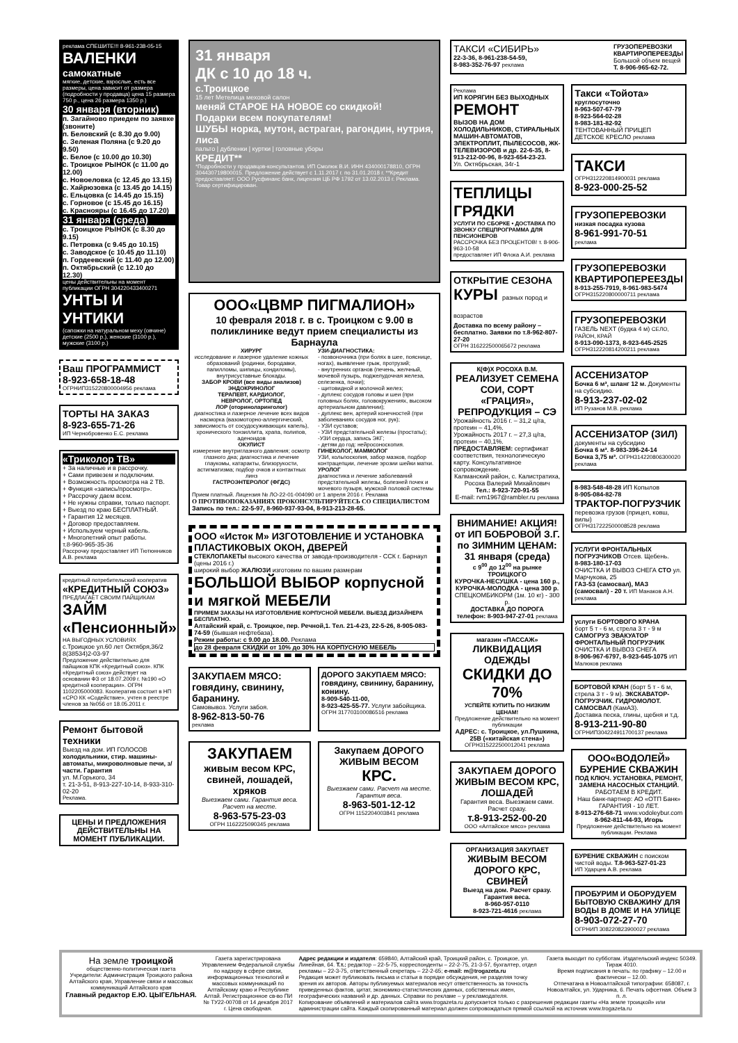реклама СПЕШИТЕ!!! 8-961-238-05-15
ВАЛЕНКИ
самокатные
мягкие, детские, взрослые, есть все размеры, цена зависит от размера (подробности у продавца) цена 15 размера 750 р., цена 26 размера 1350 р.)
30 января (вторник)
п. Загайново приедем по заявке (звоните)
п. Беловский (с 8.30 до 9.00)
с. Зеленая Поляна (с 9.20 до 9.50)
с. Белое (с 10.00 до 10.30)
с. Троицкое РЫНОК (с 11.00 до 12.00)
с. Новоеловка (с 12.45 до 13.15)
с. Хайрюзовка (с 13.45 до 14.15)
с. Ельцовка (с 14.45 до 15.15)
с. Горновое (с 15.45 до 16.15)
с. Краснояры (с 16.45 до 17.20)
31 января (среда)
с. Троицкое РЫНОК (с 8.30 до 9.15)
с. Петровка (с 9.45 до 10.15)
с. Заводское (с 10.45 до 11.10)
п. Гордеевский (с 11.40 до 12.00)
п. Октябрьский (с 12.10 до 12.30)
цены действительны на момент публикации ОГРН 304220433400271
УНТЫ И УНТИКИ
(сапожки на натуральном меху (овчине) детские (2500 р.), женские (3100 р.), мужские (3100 р.)
Ваш ПРОГРАММИСТ
8-923-658-18-48
ОГРНИП315220800004956 реклама
ТОРТЫ НА ЗАКАЗ
8-923-655-71-26
ИП Чернобровенко Е.С. реклама
«Триколор ТВ»
+ За наличные и в рассрочку.
+ Сами привезем и подключим.
+ Возможность просмотра на 2 ТВ.
+ Функция «запись/просмотр».
+ Рассрочку даем всем.
+ Не нужны справки, только паспорт.
+ Выезд по краю БЕСПЛАТНЫЙ.
+ Гарантия 12 месяцев.
+ Договор предоставляем.
+ Используем черный кабель.
+ Многолетний опыт работы.
т.8-960-965-35-36
Рассрочку предоставляет ИП Тютюнников А.В. реклама
кредитный потребительский кооператив
«КРЕДИТНЫЙ СОЮЗ»
ПРЕДЛАГАЕТ СВОИМ ПАЙЩИКАМ
ЗАЙМ «Пенсионный»
НА ВЫГОДНЫХ УСЛОВИЯХ
с.Троицкое ул.60 лет Октября,36/2 8(38534)2-03-97
Предложение действительно для пайщиков КПК «Кредитный союз». КПК «Кредитный союз» действует на основании ФЗ от 18.07.2009 г. №190 «О кредитной кооперации». ОГРН 1102205000083. Кооператив состоит в НП «СРО КК «Содействие», учтен в реестре членов за №056 от 18.05.2011 г.
Ремонт бытовой техники
Выезд на дом. ИП ГОЛОСОВ
холодильники, стир. машины-автоматы, микроволновые печи, з/части. Гарантия
ул. М.Горького, 34
т. 21-3-51, 8-913-227-10-14, 8-933-310-02-20
Реклама.
ЦЕНЫ И ПРЕДЛОЖЕНИЯ ДЕЙСТВИТЕЛЬНЫ НА МОМЕНТ ПУБЛИКАЦИИ.
31 января
ДК с 10 до 18 ч.
с.Троицкое
15 лет Метелица меховой салон
меняй СТАРОЕ НА НОВОЕ со скидкой!
Подарки всем покупателям!
ШУБЫ норка, мутон, астраган, рагондин, нутрия, лиса
пальто | дубленки | куртки | головные уборы
КРЕДИТ**
*Подробности у продавцов-консультантов. ИП Смолюк В.И. ИНН 434000178810, ОГРН 304430719800015. Предложение действует с 1.11.2017 г. по 31.01.2018 г. **Кредит предоставляет: ООО Русфинанс банк, лицензия ЦБ РФ 1792 от 13.02.2013 г. Реклама. Товар сертифицирован.
ООО«ЦВМР ПИГМАЛИОН»
10 февраля 2018 г. в с. Троицком с 9.00 в поликлинике ведут прием специалисты из Барнаула
ХИРУРГ
исследование и лазерное удаление кожных образований (родинки, бородавки, папилломы, шипицы, кондиломы), внутрисуставные блокады.
ЗАБОР КРОВИ (все виды анализов)
ЭНДОКРИНОЛОГ
ТЕРАПЕВТ, КАРДИОЛОГ,
НЕВРОЛОГ, ОРТОПЕД
ЛОР (оториноларинголог)
диагностика и лазерное лечение всех видов насморка (вазомоторно-аллергический, зависимость от сосудосуживающих капель), хронического тонзиллита, храпа, полипов, аденоидов
ОКУЛИСТ
измерение внутриглазного давления; осмотр глазного дна; диагностика и лечение глаукомы, катаракты, близорукости, астигматизма; подбор очков и контактных линз
ГАСТРОЭНТЕРОЛОГ (ФГДС)
УЗИ-ДИАГНОСТИКА:
- позвоночника (при болях в шее, пояснице, ногах), выявление грыж, протрузий;
- внутренних органов (печень, желчный, мочевой пузырь, поджелудочная железа, селезенка, почки);
- щитовидной и молочной желез;
- дуплекс сосудов головы и шеи (при головных болях, головокружениях, высоком артериальном давлении);
- дуплекс вен, артерий конечностей (при заболеваниях сосудов ног, рук);
- УЗИ суставов;
- УЗИ предстательной железы (простаты);
-УЗИ сердца, запись ЭКГ;
- детям до год: нейросонoскопия.
ГИНЕКОЛОГ, МАММОЛОГ
УЗИ, кольпоскопия, забор мазков, подбор контрацепции, лечение эрозии шейки матки.
УРОЛОГ
диагностика и лечение заболеваний предстательной железы, болезней почек и мочевого пузыря, мужской половой системы
Прием платный. Лицензия № ЛО-22-01-004090 от 1 апреля 2016 г. Реклама
О ПРОТИВОПОКАЗАНИЯХ ПРОКОНСУЛЬТИРУЙТЕСЬ СО СПЕЦИАЛИСТОМ
Запись по тел.: 22-5-97, 8-960-937-93-04, 8-913-213-28-65.
ООО «Исток М» ИЗГОТОВЛЕНИЕ И УСТАНОВКА ПЛАСТИКОВЫХ ОКОН, ДВЕРЕЙ
СТЕКЛОПАКЕТЫ высокого качества от завода-производителя - ССК г. Барнаул (цены 2016 г.)
широкий выбор ЖАЛЮЗИ изготовим по вашим размерам
БОЛЬШОЙ ВЫБОР корпусной и мягкой МЕБЕЛИ
ПРИМЕМ ЗАКАЗЫ НА ИЗГОТОВЛЕНИЕ КОРПУСНОЙ МЕБЕЛИ. ВЫЕЗД ДИЗАЙНЕРА БЕСПЛАТНО.
Алтайский край, с. Троицкое, пер. Речной,1. Тел. 21-4-23, 22-5-26, 8-905-083-74-59 (бывшая нефтебаза).
Режим работы: с 9.00 до 18.00. Реклама
до 28 февраля СКИДКИ от 10% до 30% НА КОРПУСНУЮ МЕБЕЛЬ
ЗАКУПАЕМ МЯСО: говядину, свинину, баранину.
Самовывоз. Услуги забоя.
8-962-813-50-76
реклама
ДОРОГО ЗАКУПАЕМ МЯСО: говядину, свинину, баранину, конину.
8-909-540-11-00,
8-923-425-55-77. Услуги забойщика.
ОГРН 317703100086516 реклама
ЗАКУПАЕМ
живым весом КРС, свиней, лошадей, хряков
Выезжаем сами. Гарантия веса. Расчет на месте.
8-963-575-23-03
ОГРН 1162225090345 реклама
Закупаем ДОРОГО ЖИВЫМ ВЕСОМ
КРС.
Выезжаем сами. Расчет на месте. Гарантия веса.
8-963-501-12-12
ОГРН 1152204003841 реклама
ТАКСИ «СИБИРЬ»
22-3-36, 8-961-238-54-59,
8-983-352-76-97 реклама
ГРУЗОПЕРЕВОЗКИ
КВАРТИРОПЕРЕЕЗДЫ
Большой объем вещей
Т. 8-906-965-62-72.
Реклама
ИП КОРЯГИН БЕЗ ВЫХОДНЫХ
РЕМОНТ
ВЫЗОВ НА ДОМ
ХОЛОДИЛЬНИКОВ, СТИРАЛЬНЫХ МАШИН-АВТОМАТОВ, ЭЛЕКТРОПЛИТ, ПЫЛЕСОСОВ, ЖК-ТЕЛЕВИЗОРОВ и др. 22-6-35, 8-913-212-00-96, 8-923-654-23-23.
Ул. Октябрьская, 34г-1
ТЕПЛИЦЫ
ГРЯДКИ
УСЛУГИ ПО СБОРКЕ • ДОСТАВКА ПО ЗВОНКУ СПЕЦПРОГРАММА ДЛЯ ПЕНСИОНЕРОВ
РАССРОЧКА БЕЗ ПРОЦЕНТОВ! т. 8-906-963-10-58
предоставляет ИП Флока А.И. реклама
ОТКРЫТИЕ СЕЗОНА
КУРЫ разных пород и возрастов
Доставка по всему району – бесплатно. Заявки по т.8-962-807-27-20
ОГРН 316222500065672 реклама
К(Ф)Х РОСОХА В.М.
РЕАЛИЗУЕТ СЕМЕНА СОИ, СОРТ «ГРАЦИЯ», РЕПРОДУКЦИЯ – СЭ
Урожайность 2016 г. – 31,2 ц/га, протеин – 41,4%.
Урожайность 2017 г. – 27,3 ц/га, протеин – 40,1%.
ПРЕДОСТАВЛЯЕМ: сертификат соответствия, технологическую карту. Консультативное сопровождение.
Калманский район, с. Калистратиха, Росоха Валерий Михайлович
Тел.: 8-923-720-91-55
E-mail: rvm1967@rambler.ru реклама
ВНИМАНИЕ! АКЦИЯ! от ИП БОБРОВОЙ З.Г. по ЗИМНИМ ЦЕНАМ: 31 января (среда)
с 9<sup>00</sup> до 12<sup>00</sup> на рынке ТРОИЦКОГО
КУРОЧКА-НЕСУШКА - цена 160 р.,
КУРОЧКА-МОЛОДКА - цена 300 р.
СПЕЦКОМБИКОРМ (1м. 10 кг) - 300 р.
ДОСТАВКА ДО ПОРОГА
телефон: 8-903-947-27-01 реклама
магазин «ПАССАЖ»
ЛИКВИДАЦИЯ ОДЕЖДЫ
СКИДКИ ДО 70%
УСПЕЙТЕ КУПИТЬ ПО НИЗКИМ ЦЕНАМ!
Предложение действительно на момент публикации
АДРЕС: с. Троицкое, ул.Пушкина, 25В («китайская стена»)
ОГРН315222500012041 реклама
ЗАКУПАЕМ ДОРОГО ЖИВЫМ ВЕСОМ КРС, ЛОШАДЕЙ
Гарантия веса. Выезжаем сами. Расчет сразу.
т.8-913-252-00-20
ООО «Алтайское мясо» реклама
ОРГАНИЗАЦИЯ ЗАКУПАЕТ
ЖИВЫМ ВЕСОМ ДОРОГО КРС, СВИНЕЙ
Выезд на дом. Расчет сразу. Гарантия веса.
8-960-957-0110
8-923-721-4616 реклама
Такси «Тойота»
круглосуточно
8-963-507-67-79
8-923-564-02-28
8-983-181-82-92
ТЕНТОВАННЫЙ ПРИЦЕП
ДЕТСКОЕ КРЕСЛО реклама
ТАКСИ
ОГРН312220814900031 реклама
8-923-000-25-52
ГРУЗОПЕРЕВОЗКИ
низкая посадка кузова
8-961-991-70-51
реклама
ГРУЗОПЕРЕВОЗКИ КВАРТИРОПЕРЕЕЗДЫ
8-913-255-7919, 8-961-983-5474
ОГРН315220800000711 реклама
ГРУЗОПЕРЕВОЗКИ
ГАЗЕЛЬ NEXT (будка 4 м) СЕЛО, РАЙОН, КРАЙ
8-913-090-1373, 8-923-645-2525
ОГРН312220814200211 реклама
АССЕНИЗАТОР
Бочка 6 м³, шланг 12 м. Документы на субсидию.
8-913-237-02-02
ИП Рузанов М.В. реклама
АССЕНИЗАТОР (ЗИЛ)
документы на субсидию
Бочка 6 м³. 8-983-396-24-14
Бочка 3,75 м³. ОГРН314220806300020 реклама
8-983-548-48-28 ИП Копылов
8-905-084-82-78
ТРАКТОР-ПОГРУЗЧИК
перевозка грузов (прицеп, ковш, вилы)
ОГРН317222500008528 реклама
УСЛУГИ ФРОНТАЛЬНЫХ ПОГРУЗЧИКОВ Отсев. Щебень.
8-983-180-17-03
ОЧИСТКА И ВЫВОЗ СНЕГА СТО ул. Марчукова, 25
ГАЗ-53 (самосвал), МАЗ (самосвал) - 20 т. ИП Манаков А.Н. реклама
услуги БОРТОВОГО КРАНА
борт 5 т - 6 м, стрела 3 т - 9 м
САМОГРУЗ ЭВАКУАТОР ФРОНТАЛЬНЫЙ ПОГРУЗЧИК
ОЧИСТКА И ВЫВОЗ СНЕГА
8-906-967-6797, 8-923-645-1075 ИП Малюков реклама
БОРТОВОЙ КРАН (борт 5 т - 6 м, стрела 3 т - 9 м). ЭКСКАВАТОР-ПОГРУЗЧИК. ГИДРОМОЛОТ. САМОСВАЛ (КамАЗ).
Доставка песка, глины, щебня и т.д.
8-913-211-90-80
ОГРНИП304224911700137 реклама
ООО«ВОДОЛЕЙ» БУРЕНИЕ СКВАЖИН
ПОД КЛЮЧ. УСТАНОВКА, РЕМОНТ, ЗАМЕНА НАСОСНЫХ СТАНЦИЙ.
РАБОТАЕМ В КРЕДИТ.
Наш банк-партнер: АО «ОТП Банк»
ГАРАНТИЯ - 10 ЛЕТ.
8-913-276-68-71 www.vodoleybur.com
8-962-811-44-93, Игорь
Предложение действительно на момент публикации. Реклама
БУРЕНИЕ СКВАЖИН с поиском чистой воды. Т.8-963-527-01-23
ИП Ударцев А.В. реклама
ПРОБУРИМ И ОБОРУДУЕМ БЫТОВУЮ СКВАЖИНУ ДЛЯ ВОДЫ В ДОМЕ И НА УЛИЦЕ
8-903-072-27-70
ОГРНИП 308220823900027 реклама
На земле троицкой
общественно-политическая газета
Учредители: Администрация Троицкого района Алтайского края, Управление связи и массовых коммуникаций Алтайского края
Главный редактор Е.Ю. ЦЫГЕЛЬНАЯ.
Газета зарегистрирована Управлением Федеральной службы по надзору в сфере связи, информационных технологий и массовых коммуникаций по Алтайскому краю и Республике Алтай. Регистрационное св-во ПИ № ТУ22-00708 от 14 декабря 2017 г. Цена свободная.
Адрес редакции и издателя: 659840, Алтайский край, Троицкий район, с. Троицкое, ул. Линейная, 64. Т.т.: редактор – 22-5-75, корреспонденты – 22-2-75, 21-3-57, бухгалтер, отдел рекламы – 22-3-75, ответственный секретарь – 22-2-65; e-mail: m@trogazeta.ru
Редакция может публиковать письма и статьи в порядке обсуждения, не разделяя точку зрения их авторов. Авторы публикуемых материалов несут ответственность за точность приведенных фактов, цитат, экономико-статистических данных, собственных имен, географических названий и др. данных. Справки по рекламе – у рекламодателя.
Газета выходит по субботам. Издательский индекс 50349. Тираж 4010.
Время подписания в печать: по графику – 12.00 и фактически – 12.00.
Отпечатана в Новоалтайской типографии: 658087, г. Новоалтайск, ул. Ударника, 6. Печать офсетная. Объем 3 п. л.
Копирование объявлений и материалов сайта www.trogazeta.ru допускается только с разрешения редакции газеты «На земле троицкой» или администрации сайта. Каждый скопированный материал должен сопровождаться прямой ссылкой на источник www.trogazeta.ru